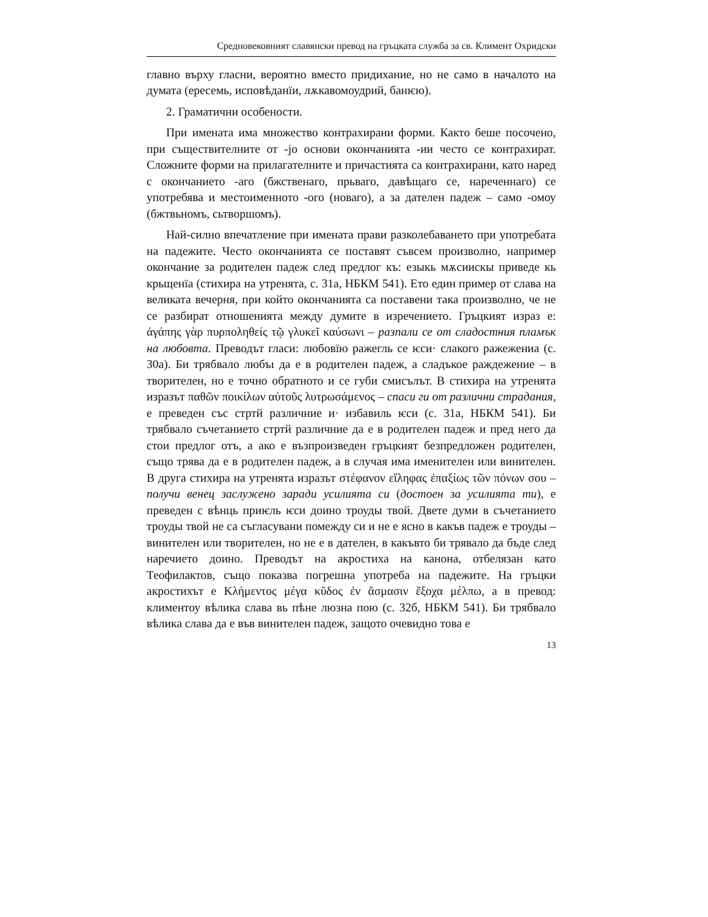Средновековният славянски превод на гръцката служба за св. Климент Охридски
главно върху гласни, вероятно вместо придихание, но не само в началото на думата (ересемь, исповѣданїи, лѫкавомоудрий, банѥю).
2. Граматични особености.
При имената има множество контрахирани форми. Както беше посочено, при съществителните от -jo основи окончанията -ии често се контрахират. Сложните форми на прилагателните и причастията са контрахирани, като наред с окончанието -аго (бжственаго, прьваго, давѣщаго се, нареченнаго) се употребява и местоименното -ого (новаго), а за дателен падеж – само -омоу (бжтвьномъ, сьтворшомъ).
Най-силно впечатление при имената прави разколебаването при употребата на падежите. Често окончанията се поставят съвсем произволно, например окончание за родителен падеж след предлог къ: езыкь мѫсиискы приведе кь крьщенїа (стихира на утренята, с. 31а, НБКМ 541). Ето един пример от слава на великата вечерня, при който окончанията са поставени така произволно, че не се разбират отношенията между думите в изречението. Гръцкият израз е: ἀγάπης γὰρ πυρποληθείς τῷ γλυκεῖ καύσωνι – разпали се от сладостния пламък на любовта. Преводът гласи: любовїю ражегль се ѥси· слакого ражежениа (с. 30а). Би трябвало любъı да е в родителен падеж, а сладъкое раждежение – в творителен, но е точно обратното и се губи смисълът. В стихира на утренята изразът παθῶν ποικίλων αὐτοῦς λυτρωσάμενος – спаси ги от различни страдания, е преведен със стртй различние и· избавиль ѥси (с. 31а, НБКМ 541). Би трябвало съчетанието стртй различние да е в родителен падеж и пред него да стои предлог отъ, а ако е възпроизведен гръцкият безпредложен родителен, също трява да е в родителен падеж, а в случая има именителен или винителен. В друга стихира на утренята изразът στέφανον εἴληφας ἐπαξίως τῶν πόνων σου – получи венец заслужено заради усилията си (достоен за усилията ти), е преведен с вѣнць приѥль ѥси доино троуды твой. Двете думи в съчетанието троуды твой не са съгласувани помежду си и не е ясно в какъв падеж е троуды – винителен или творителен, но не е в дателен, в какъвто би трявало да бъде след наречието доино. Преводът на акростиха на канона, отбелязан като Теофилактов, също показва погрешна употреба на падежите. На гръцки акростихът е Κλήμεντος μέγα κῦδος ἐν ἄσμασιν ἔξοχα μέλπω, а в превод: климентоу вѣлика слава вь пѣне люзна пою (с. 32б, НБКМ 541). Би трябвало вѣлика слава да е във винителен падеж, защото очевидно това е
13